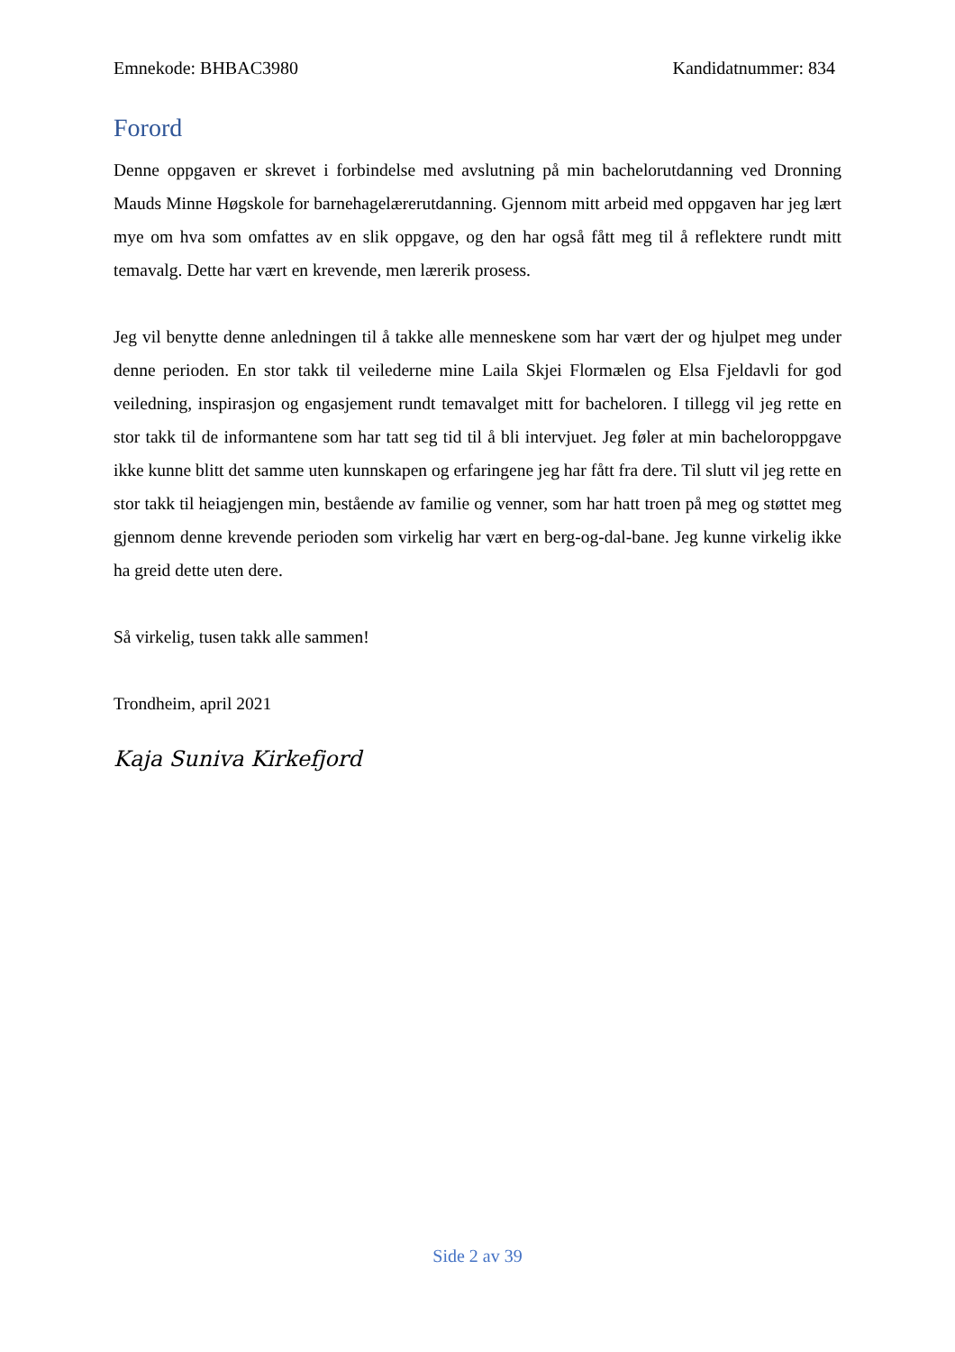Emnekode: BHBAC3980 Kandidatnummer: 834
Forord
Denne oppgaven er skrevet i forbindelse med avslutning på min bachelorutdanning ved Dronning Mauds Minne Høgskole for barnehagelærerutdanning. Gjennom mitt arbeid med oppgaven har jeg lært mye om hva som omfattes av en slik oppgave, og den har også fått meg til å reflektere rundt mitt temavalg. Dette har vært en krevende, men lærerik prosess.
Jeg vil benytte denne anledningen til å takke alle menneskene som har vært der og hjulpet meg under denne perioden. En stor takk til veilederne mine Laila Skjei Flormælen og Elsa Fjeldavli for god veiledning, inspirasjon og engasjement rundt temavalget mitt for bacheloren. I tillegg vil jeg rette en stor takk til de informantene som har tatt seg tid til å bli intervjuet. Jeg føler at min bacheloroppgave ikke kunne blitt det samme uten kunnskapen og erfaringene jeg har fått fra dere. Til slutt vil jeg rette en stor takk til heiagjengen min, bestående av familie og venner, som har hatt troen på meg og støttet meg gjennom denne krevende perioden som virkelig har vært en berg-og-dal-bane. Jeg kunne virkelig ikke ha greid dette uten dere.
Så virkelig, tusen takk alle sammen!
Trondheim, april 2021
Kaja Suniva Kirkefjord
Side 2 av 39